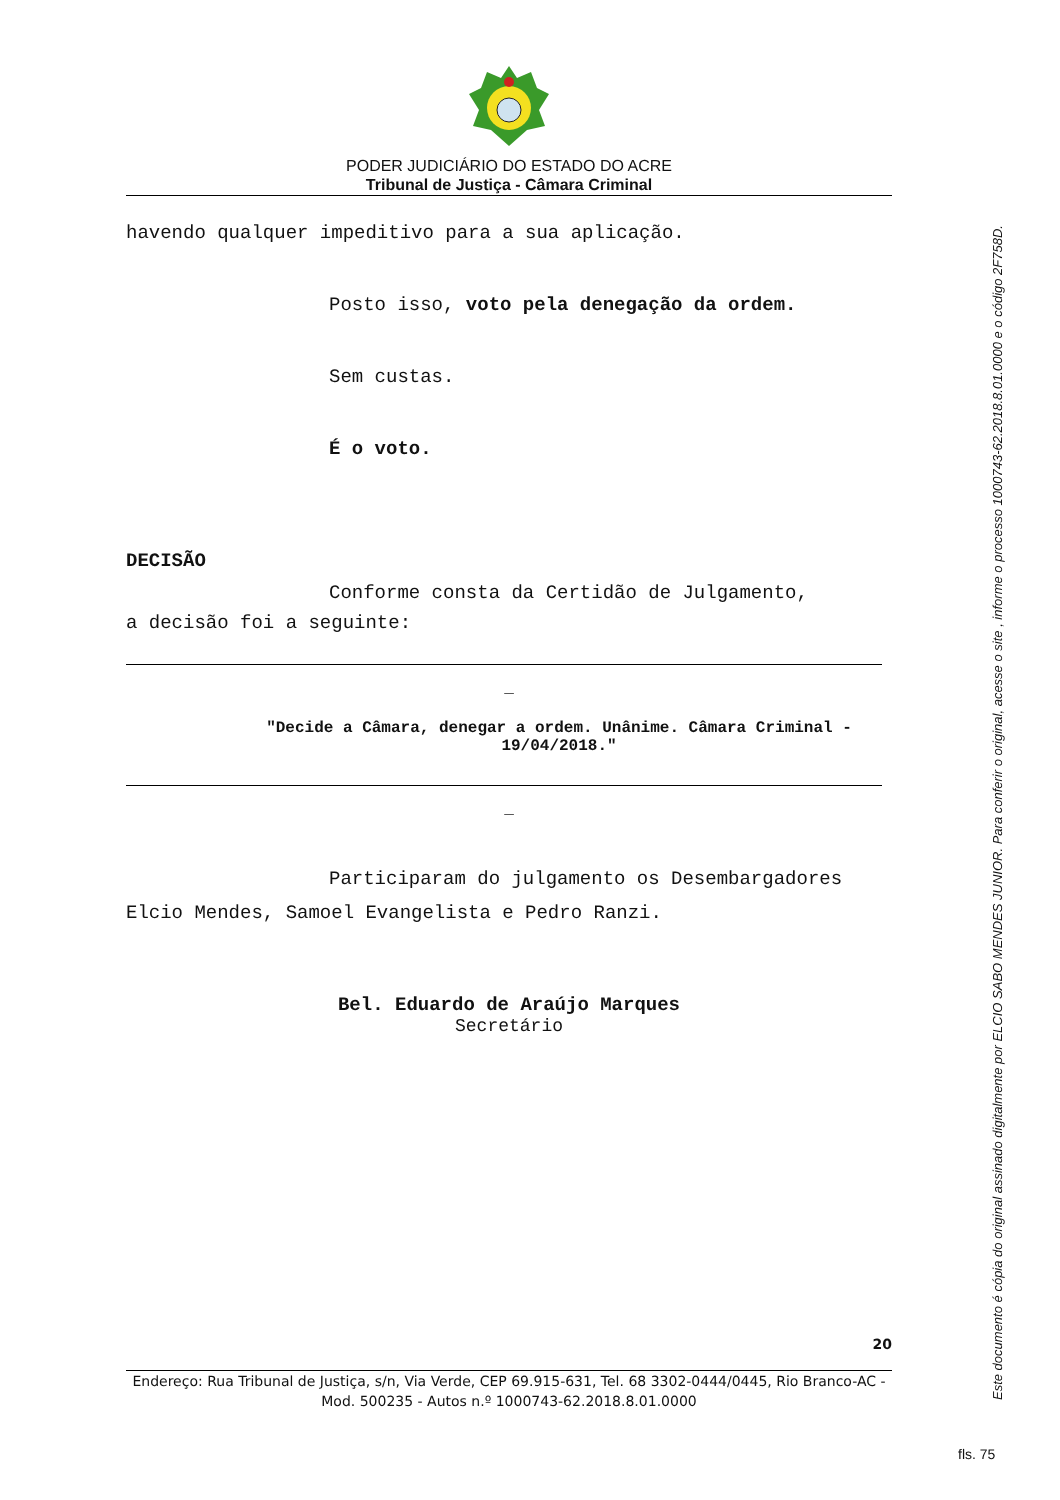PODER JUDICIÁRIO DO ESTADO DO ACRE
Tribunal de Justiça - Câmara Criminal
havendo qualquer impeditivo para a sua aplicação.
Posto isso, voto pela denegação da ordem.
Sem custas.
É o voto.
DECISÃO
Conforme consta da Certidão de Julgamento,
a decisão foi a seguinte:
_
"Decide a Câmara, denegar a ordem. Unânime. Câmara Criminal - 19/04/2018."
_
Participaram do julgamento os Desembargadores
Elcio Mendes, Samoel Evangelista e Pedro Ranzi.
Bel. Eduardo de Araújo Marques
Secretário
20
Endereço: Rua Tribunal de Justiça, s/n, Via Verde, CEP 69.915-631, Tel. 68 3302-0444/0445, Rio Branco-AC - Mod. 500235 - Autos n.º 1000743-62.2018.8.01.0000
Este documento é cópia do original assinado digitalmente por ELCIO SABO MENDES JUNIOR. Para conferir o original, acesse o site , informe o processo 1000743-62.2018.8.01.0000 e o código 2F758D.
fls. 75